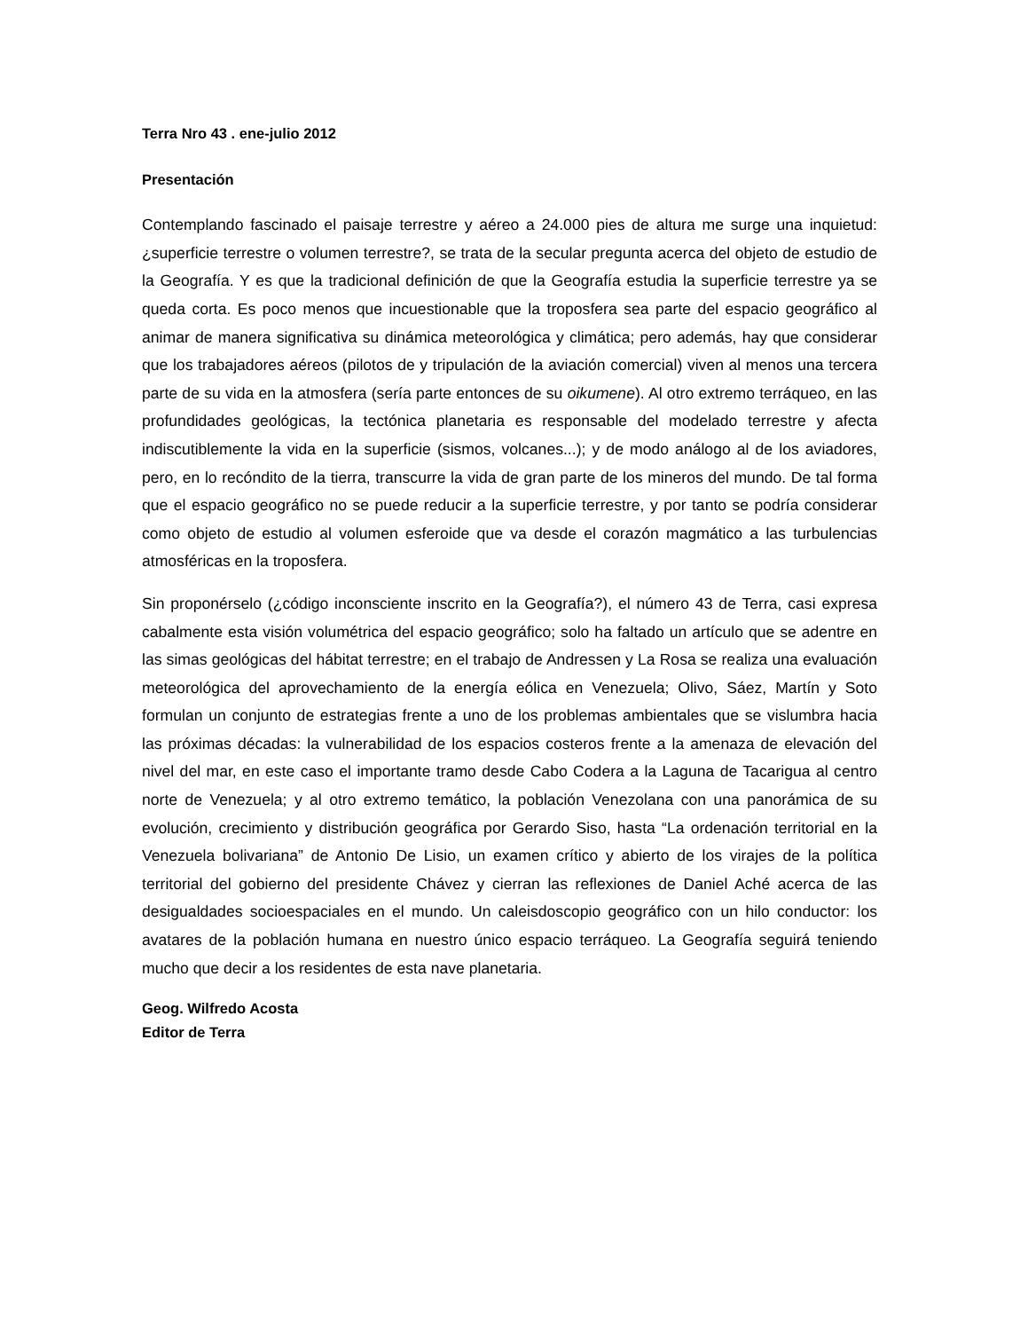Terra Nro 43 . ene-julio 2012
Presentación
Contemplando fascinado el paisaje terrestre y aéreo a 24.000 pies de altura me surge una inquietud: ¿superficie terrestre o volumen terrestre?, se trata de la secular pregunta acerca del objeto de estudio de la Geografía. Y es que la tradicional definición de que la Geografía estudia la superficie terrestre ya se queda corta. Es poco menos que incuestionable que la troposfera sea parte del espacio geográfico al animar de manera significativa su dinámica meteorológica y climática; pero además, hay que considerar que los trabajadores aéreos (pilotos de y tripulación de la aviación comercial) viven al menos una tercera parte de su vida en la atmosfera (sería parte entonces de su oikumene). Al otro extremo terráqueo, en las profundidades geológicas, la tectónica planetaria es responsable del modelado terrestre y afecta indiscutiblemente la vida en la superficie (sismos, volcanes...); y de modo análogo al de los aviadores, pero, en lo recóndito de la tierra, transcurre la vida de gran parte de los mineros del mundo. De tal forma que el espacio geográfico no se puede reducir a la superficie terrestre, y por tanto se podría considerar como objeto de estudio al volumen esferoide que va desde el corazón magmático a las turbulencias atmosféricas en la troposfera.
Sin proponérselo (¿código inconsciente inscrito en la Geografía?), el número 43 de Terra, casi expresa cabalmente esta visión volumétrica del espacio geográfico; solo ha faltado un artículo que se adentre en las simas geológicas del hábitat terrestre; en el trabajo de Andressen y La Rosa se realiza una evaluación meteorológica del aprovechamiento de la energía eólica en Venezuela; Olivo, Sáez, Martín y Soto formulan un conjunto de estrategias frente a uno de los problemas ambientales que se vislumbra hacia las próximas décadas: la vulnerabilidad de los espacios costeros frente a la amenaza de elevación del nivel del mar, en este caso el importante tramo desde Cabo Codera a la Laguna de Tacarigua al centro norte de Venezuela; y al otro extremo temático, la población Venezolana con una panorámica de su evolución, crecimiento y distribución geográfica por Gerardo Siso, hasta “La ordenación territorial en la Venezuela bolivariana” de Antonio De Lisio, un examen crítico y abierto de los virajes de la política territorial del gobierno del presidente Chávez y cierran las reflexiones de Daniel Aché acerca de las desigualdades socioespaciales en el mundo. Un caleisdoscopio geográfico con un hilo conductor: los avatares de la población humana en nuestro único espacio terráqueo. La Geografía seguirá teniendo mucho que decir a los residentes de esta nave planetaria.
Geog. Wilfredo Acosta
Editor de Terra